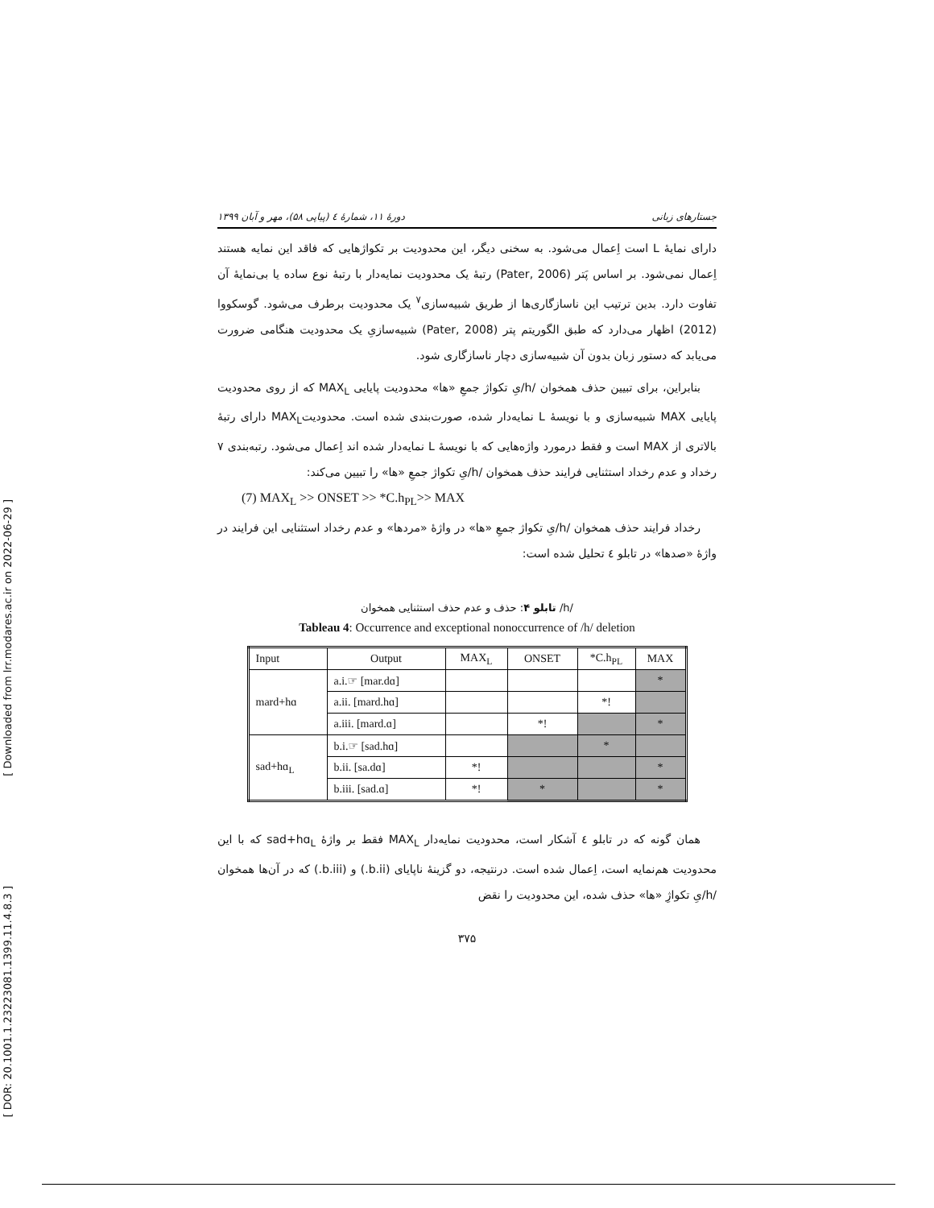[ Downloaded from lrr.modares.ac.ir on 2022-06-29 ]
[ DOR: 20.1001.1.23223081.1399.11.4.8.3 ]
دورهٔ ۱۱، شمارهٔ ٤ (پیاپی ۵۸)، مهر و آبان ۱۳۹۹ جستارهای زبانی
دارای نمایهٔ L است اِعمال می‌شود. به سخنی دیگر، این محدودیت بر تکواژهایی که فاقد این نمایه هستند اِعمال نمی‌شود. بر اساس پَتر (Pater, 2006) رتبهٔ یک محدودیت نمایه‌دار با رتبهٔ نوع ساده یا بی‌نمایهٔ آن تفاوت دارد. بدین ترتیب این ناسازگاری‌ها از طریق شبیه‌سازی<sup>۷</sup> یک محدودیت برطرف می‌شود. گوسکووا (2012) اظهار می‌دارد که طبق الگوریتم پتر (Pater, 2008) شبیه‌سازیِ یک محدودیت هنگامی ضرورت می‌یابد که دستور زبان بدون آن شبیه‌سازی دچار ناسازگاری شود.
بنابراین، برای تبیین حذف همخوان /h/یِ تکواژ جمعِ «ها» محدودیت پایایی MAX<sub>L</sub> که از روی محدودیت پایایی MAX شبیه‌سازی و با نویسهٔ L نمایه‌دار شده، صورت‌بندی شده است. محدودیتMAX<sub>L</sub> دارای رتبهٔ بالاتری از MAX است و فقط درمورد واژه‌هایی که با نویسهٔ L نمایه‌دار شده اند اِعمال می‌شود. رتبه‌بندی ۷ رخداد و عدم رخداد استثنایی فرایند حذف همخوان /h/یِ تکواژ جمعِ «ها» را تبیین می‌کند:
(7) MAX<sub>L</sub> >> ONSET >> *C.h<sub>PL</sub>>> MAX
رخداد فرایند حذف همخوان /h/یِ تکواژ جمعِ «ها» در واژهٔ «مردها» و عدم رخداد استثنایی این فرایند در واژهٔ «صدها» در تابلو ٤ تحلیل شده است:
تابلو ۴: حذف و عدم حذف استثنایی همخوان /h/
Tableau 4: Occurrence and exceptional nonoccurrence of /h/ deletion
| Input | Output | MAX<sub>L</sub> | ONSET | *C.h<sub>PL</sub> | MAX |
| --- | --- | --- | --- | --- | --- |
| mard+hɑ | a.i.☞ [mar.dɑ] | | | | * |
| | a.ii. [mard.hɑ] | | | *! | |
| | a.iii. [mard.ɑ] | | *! | | * |
| sad+hɑ<sub>L</sub> | b.i.☞ [sad.hɑ] | | | * | |
| | b.ii. [sa.dɑ] | *! | | | * |
| | b.iii. [sad.ɑ] | *! | * | | * |
همان گونه که در تابلو ٤ آشکار است، محدودیت نمایه‌دار MAX<sub>L</sub> فقط بر واژهٔ sad+hɑ<sub>L</sub> که با این محدودیت هم‌نمایه است، اِعمال شده است. درنتیجه، دو گزینهٔ ناپایای (b.ii.) و (b.iii.) که در آن‌ها همخوان /h/یِ تکواژِ «ها» حذف شده، این محدودیت را نقض
۳۷۵